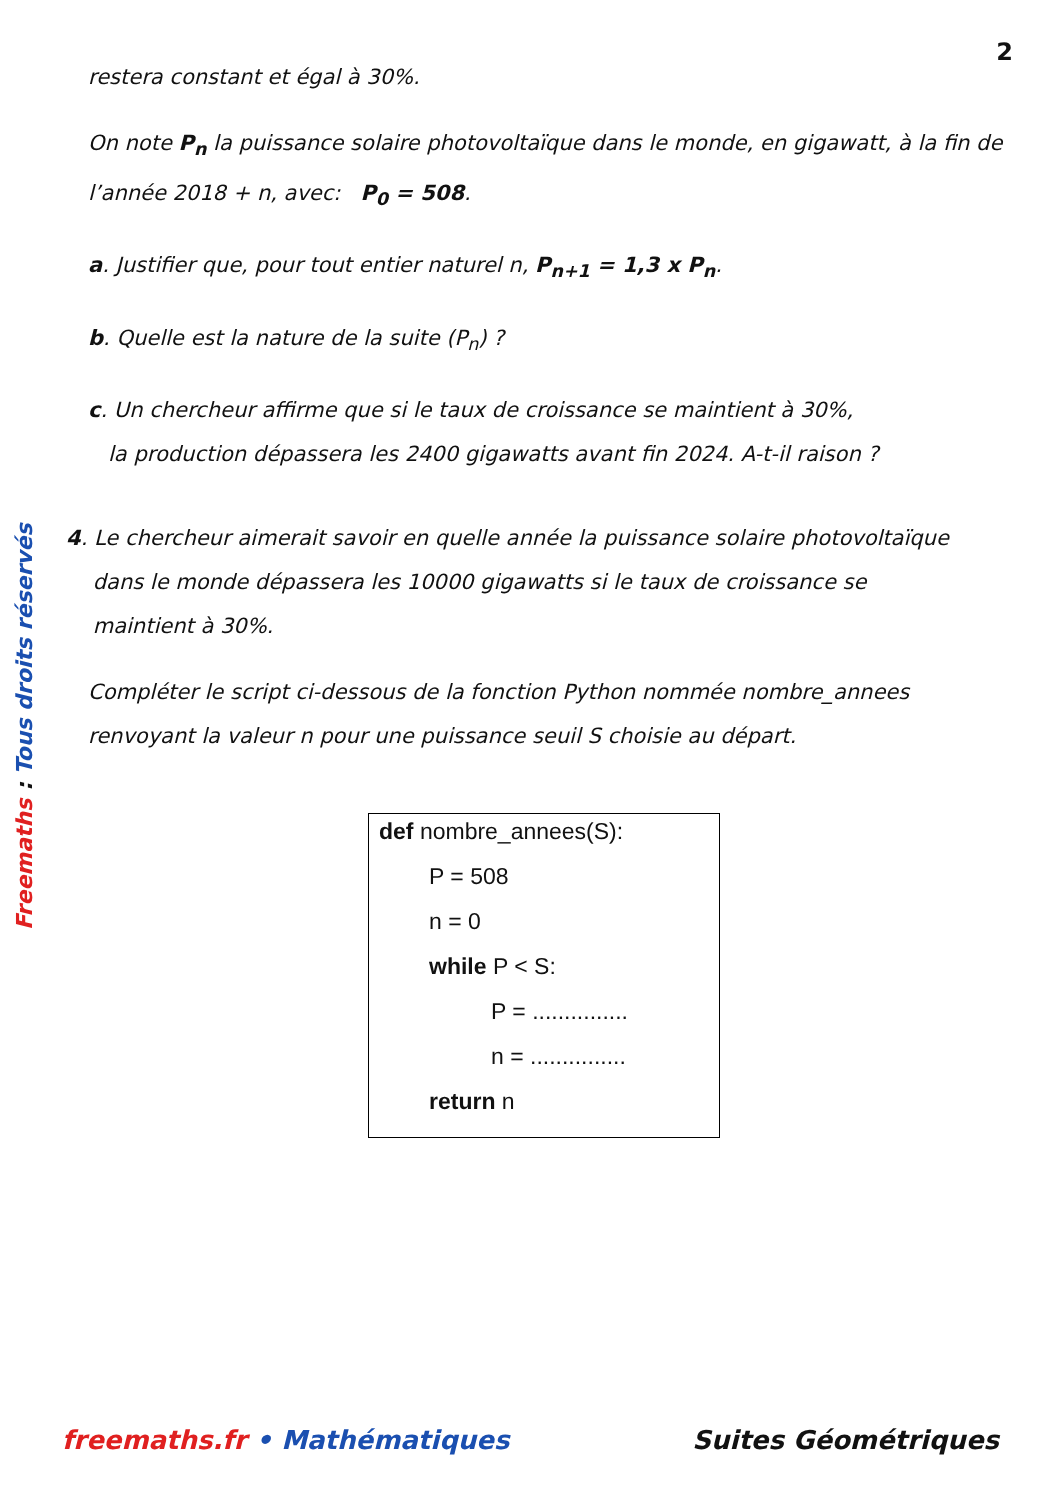2
Freemaths : Tous droits réservés
restera constant et égal à 30%.
On note P<sub>n</sub> la puissance solaire photovoltaïque dans le monde, en gigawatt, à la fin de l’année 2018 + n, avec: P<sub>0</sub> = 508.
a. Justifier que, pour tout entier naturel n, P<sub>n+1</sub> = 1,3 x P<sub>n</sub>.
b. Quelle est la nature de la suite (P<sub>n</sub>) ?
c. Un chercheur affirme que si le taux de croissance se maintient à 30%,
la production dépassera les 2400 gigawatts avant fin 2024. A-t-il raison ?
4. Le chercheur aimerait savoir en quelle année la puissance solaire photovoltaïque
dans le monde dépassera les 10000 gigawatts si le taux de croissance se
maintient à 30%.
Compléter le script ci-dessous de la fonction Python nommée nombre_annees renvoyant la valeur n pour une puissance seuil S choisie au départ.
def nombre_annees(S):
P = 508
n = 0
while P < S:
P = ...............
n = ...............
return n
freemaths.fr • Mathématiques Suites Géométriques